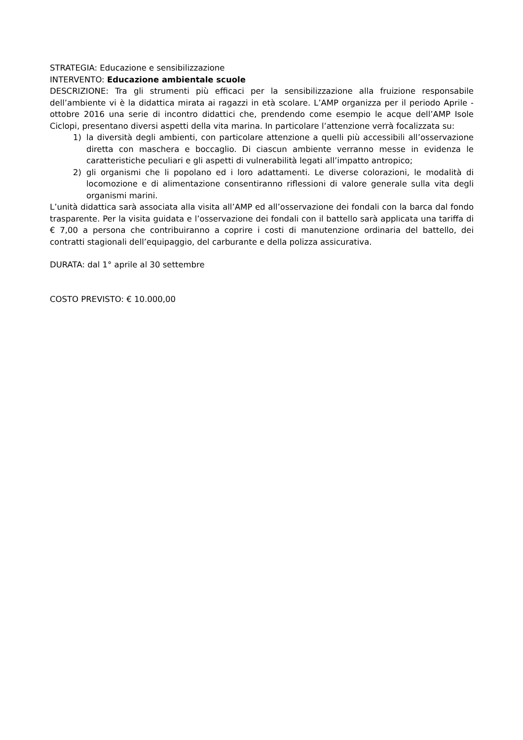STRATEGIA: Educazione e sensibilizzazione
INTERVENTO: Educazione ambientale scuole
DESCRIZIONE: Tra gli strumenti più efficaci per la sensibilizzazione alla fruizione responsabile dell’ambiente vi è la didattica mirata ai ragazzi in età scolare. L’AMP organizza per il periodo Aprile - ottobre 2016 una serie di incontro didattici che, prendendo come esempio le acque dell’AMP Isole Ciclopi, presentano diversi aspetti della vita marina. In particolare l’attenzione verrà focalizzata su:
1) la diversità degli ambienti, con particolare attenzione a quelli più accessibili all’osservazione diretta con maschera e boccaglio. Di ciascun ambiente verranno messe in evidenza le caratteristiche peculiari e gli aspetti di vulnerabilità legati all’impatto antropico;
2) gli organismi che li popolano ed i loro adattamenti. Le diverse colorazioni, le modalità di locomozione e di alimentazione consentiranno riflessioni di valore generale sulla vita degli organismi marini.
L’unità didattica sarà associata alla visita all’AMP ed all’osservazione dei fondali con la barca dal fondo trasparente. Per la visita guidata e l’osservazione dei fondali con il battello sarà applicata una tariffa di € 7,00 a persona che contribuiranno a coprire i costi di manutenzione ordinaria del battello, dei contratti stagionali dell’equipaggio, del carburante e della polizza assicurativa.
DURATA: dal 1° aprile al 30 settembre
COSTO PREVISTO: € 10.000,00